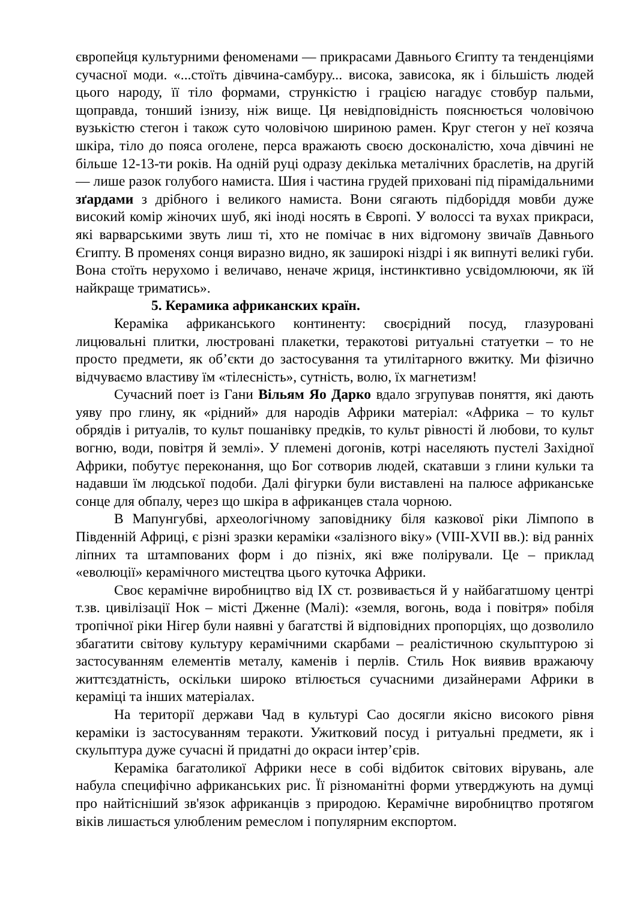європейця культурними феноменами — прикрасами Давнього Єгипту та тенденціями сучасної моди. «...стоїть дівчина-самбуру... висока, зависока, як і більшість людей цього народу, її тіло формами, стрункістю і грацією нагадує стовбур пальми, щоправда, тонший ізнизу, ніж вище. Ця невідповідність пояснюється чоловічою вузькістю стегон і також суто чоловічою шириною рамен. Круг стегон у неї козяча шкіра, тіло до пояса оголене, перса вражають своєю досконалістю, хоча дівчині не більше 12-13-ти років. На одній руці одразу декілька металічних браслетів, на другій — лише разок голубого намиста. Шия і частина грудей приховані під пірамідальними зґардами з дрібного і великого намиста. Вони сягають підборіддя мовби дуже високий комір жіночих шуб, які іноді носять в Європі. У волоссі та вухах прикраси, які варварськими звуть лиш ті, хто не помічає в них відгомону звичаїв Давнього Єгипту. В променях сонця виразно видно, як заширокі ніздрі і як випнуті великі губи. Вона стоїть нерухомо і величаво, неначе жриця, інстинктивно усвідомлюючи, як їй найкраще триматись».
5. Керамика африканских країн.
Кераміка африканського континенту: своєрідний посуд, глазуровані лицювальні плитки, люстровані плакетки, теракотові ритуальні статуетки – то не просто предмети, як об’єкти до застосування та утилітарного вжитку. Ми фізично відчуваємо властиву їм «тілесність», сутність, волю, їх магнетизм!
Сучасний поет із Гани Вільям Яо Дарко вдало згрупував поняття, які дають уяву про глину, як «рідний» для народів Африки матеріал: «Африка – то культ обрядів і ритуалів, то культ пошанівку предків, то культ рівності й любови, то культ вогню, води, повітря й землі». У племені догонів, котрі населяють пустелі Західної Африки, побутує переконання, що Бог сотворив людей, скатавши з глини кульки та надавши їм людської подоби. Далі фігурки були виставлені на палюсе африканське сонце для обпалу, через що шкіра в африканцев стала чорною.
В Мапунгубві, археологічному заповіднику біля казкової ріки Лімпопо в Південній Африці, є різні зразки кераміки «залізного віку» (VIII-XVII вв.): від ранніх ліпних та штампованих форм і до пізніх, які вже полірували. Це – приклад «еволюції» керамічного мистецтва цього куточка Африки.
Своє керамічне виробництво від IX ст. розвивається й у найбагатшому центрі т.зв. цивілізації Нок – місті Дженне (Малі): «земля, вогонь, вода і повітря» побіля тропічної ріки Нігер були наявні у багатстві й відповідних пропорціях, що дозволило збагатити світову культуру керамічними скарбами – реалістичною скульптурою зі застосуванням елементів металу, каменів і перлів. Стиль Нок виявив вражаючу життєздатність, оскільки широко втілюється сучасними дизайнерами Африки в кераміці та інших матеріалах.
На території держави Чад в культурі Сао досягли якісно високого рівня кераміки із застосуванням теракоти. Ужитковий посуд і ритуальні предмети, як і скульптура дуже сучасні й придатні до окраси інтер’єрів.
Кераміка багатоликої Африки несе в собі відбиток світових вірувань, але набула специфічно африканських рис. Її різноманітні форми утверджують на думці про найтісніший зв'язок африканців з природою. Керамічне виробництво протягом віків лишається улюбленим ремеслом і популярним експортом.